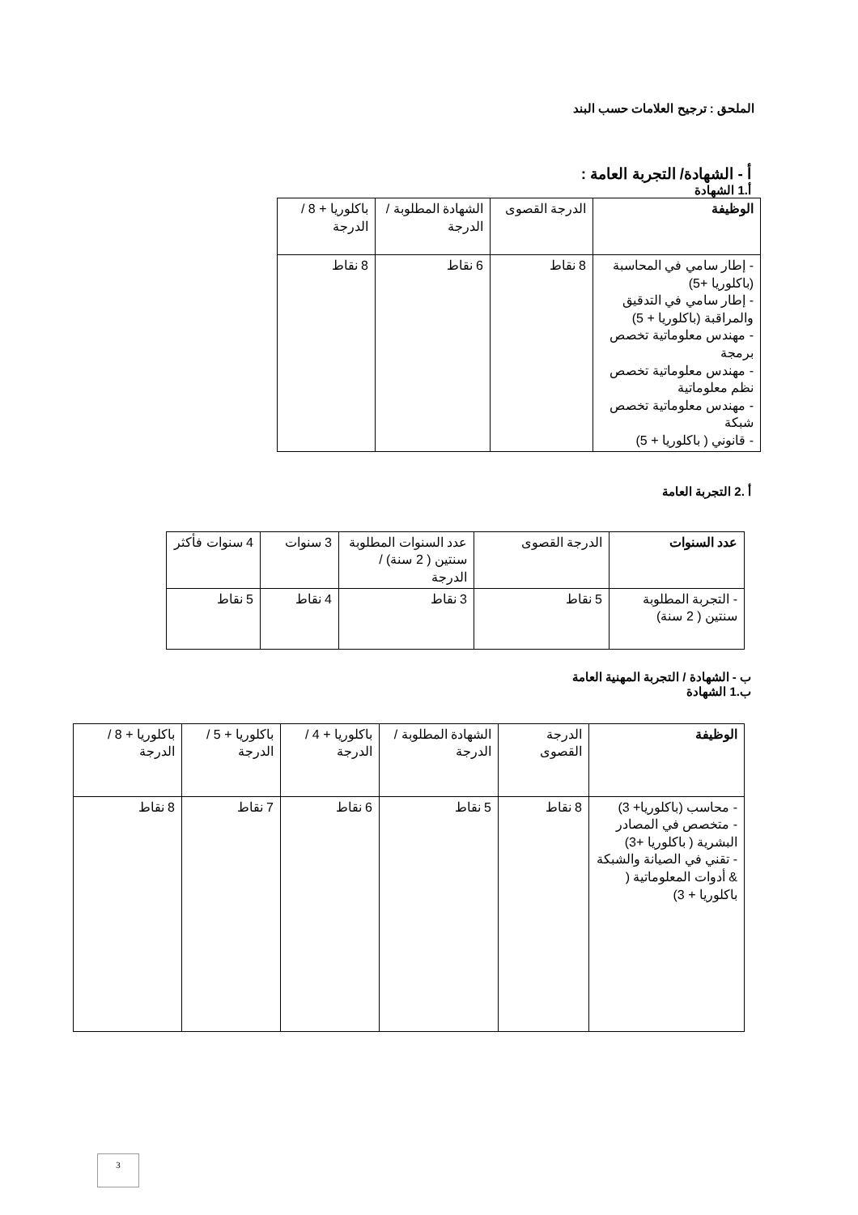الملحق : ترجيح العلامات حسب البند
أ - الشهادة/ التجربة العامة :
أ.1 الشهادة
| الوظيفة | الدرجة القصوى | الشهادة المطلوبة / الدرجة | باكلوريا + 8 / الدرجة |
| --- | --- | --- | --- |
| - إطار سامي في المحاسبة (باكلوريا +5) - إطار سامي في التدقيق والمراقبة (باكلوريا + 5) - مهندس معلوماتية تخصص برمجة - مهندس معلوماتية تخصص نظم معلوماتية - مهندس معلوماتية تخصص شبكة - قانوني ( باكلوريا + 5) | 8 نقاط | 6 نقاط | 8 نقاط |
أ .2 التجربة العامة
| عدد السنوات | الدرجة القصوى | عدد السنوات المطلوبة سنتين ( 2 سنة) / الدرجة | 3 سنوات | 4 سنوات فأكثر |
| --- | --- | --- | --- | --- |
| - التجربة المطلوبة سنتين ( 2 سنة) | 5 نقاط | 3 نقاط | 4 نقاط | 5 نقاط |
ب - الشهادة / التجربة المهنية العامة
ب.1 الشهادة
| الوظيفة | الدرجة القصوى | الشهادة المطلوبة / الدرجة | باكلوريا + 4 / الدرجة | باكلوريا + 5 / الدرجة | باكلوريا + 8 / الدرجة |
| --- | --- | --- | --- | --- | --- |
| - محاسب (باكلوريا+ 3) - متخصص في المصادر البشرية ( باكلوريا +3) - تقني في الصيانة والشبكة & أدوات المعلوماتية ( باكلوريا + 3) | 8 نقاط | 5 نقاط | 6 نقاط | 7 نقاط | 8 نقاط |
3